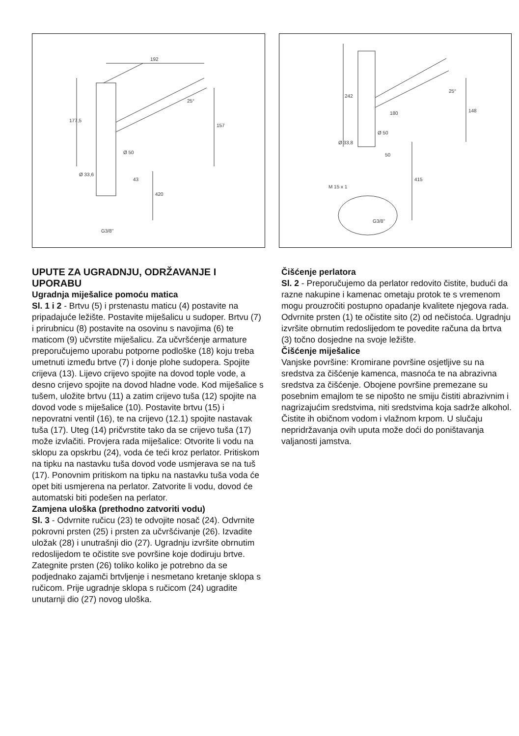192
177,5
157
Ø 50
Ø 33,6
43
420
25°
G3/8"
242
180
148
25°
Ø 50
Ø 33,8
50
415
M 15 x 1
G3/8"
UPUTE ZA UGRADNJU, ODRŽAVANJE I UPORABU
Ugradnja miješalice pomoću matica
Sl. 1 i 2 - Brtvu (5) i prstenastu maticu (4) postavite na pripadajuće ležište. Postavite miješalicu u sudoper. Brtvu (7) i prirubnicu (8) postavite na osovinu s navojima (6) te maticom (9) učvrstite miješalicu. Za učvršćenje armature preporučujemo uporabu potporne podloške (18) koju treba umetnuti između brtve (7) i donje plohe sudopera. Spojite crijeva (13). Lijevo crijevo spojite na dovod tople vode, a desno crijevo spojite na dovod hladne vode. Kod miješalice s tušem, uložite brtvu (11) a zatim crijevo tuša (12) spojite na dovod vode s miješalice (10). Postavite brtvu (15) i nepovratni ventil (16), te na crijevo (12.1) spojite nastavak tuša (17). Uteg (14) pričvrstite tako da se crijevo tuša (17) može izvlačiti. Provjera rada miješalice: Otvorite li vodu na sklopu za opskrbu (24), voda će teći kroz perlator. Pritiskom na tipku na nastavku tuša dovod vode usmjerava se na tuš (17). Ponovnim pritiskom na tipku na nastavku tuša voda će opet biti usmjerena na perlator. Zatvorite li vodu, dovod će automatski biti podešen na perlator.
Zamjena uloška (prethodno zatvoriti vodu)
Sl. 3 - Odvrnite ručicu (23) te odvojite nosač (24). Odvrnite pokrovni prsten (25) i prsten za učvršćivanje (26). Izvadite uložak (28) i unutrašnji dio (27). Ugradnju izvršite obrnutim redoslijedom te očistite sve površine koje dodiruju brtve. Zategnite prsten (26) toliko koliko je potrebno da se podjednako zajamči brtvljenje i nesmetano kretanje sklopa s ručicom. Prije ugradnje sklopa s ručicom (24) ugradite unutarnji dio (27) novog uloška.
Čišćenje perlatora
Sl. 2 - Preporučujemo da perlator redovito čistite, budući da razne nakupine i kamenac ometaju protok te s vremenom mogu prouzročiti postupno opadanje kvalitete njegova rada. Odvrnite prsten (1) te očistite sito (2) od nečistoća. Ugradnju izvršite obrnutim redoslijedom te povedite računa da brtva (3) točno dosjedne na svoje ležište.
Čišćenje miješalice
Vanjske površine: Kromirane površine osjetljive su na sredstva za čišćenje kamenca, masnoća te na abrazivna sredstva za čišćenje. Obojene površine premezane su posebnim emajlom te se nipošto ne smiju čistiti abrazivnim i nagrizajućim sredstvima, niti sredstvima koja sadrže alkohol. Čistite ih običnom vodom i vlažnom krpom. U slučaju nepridržavanja ovih uputa može doći do poništavanja valjanosti jamstva.